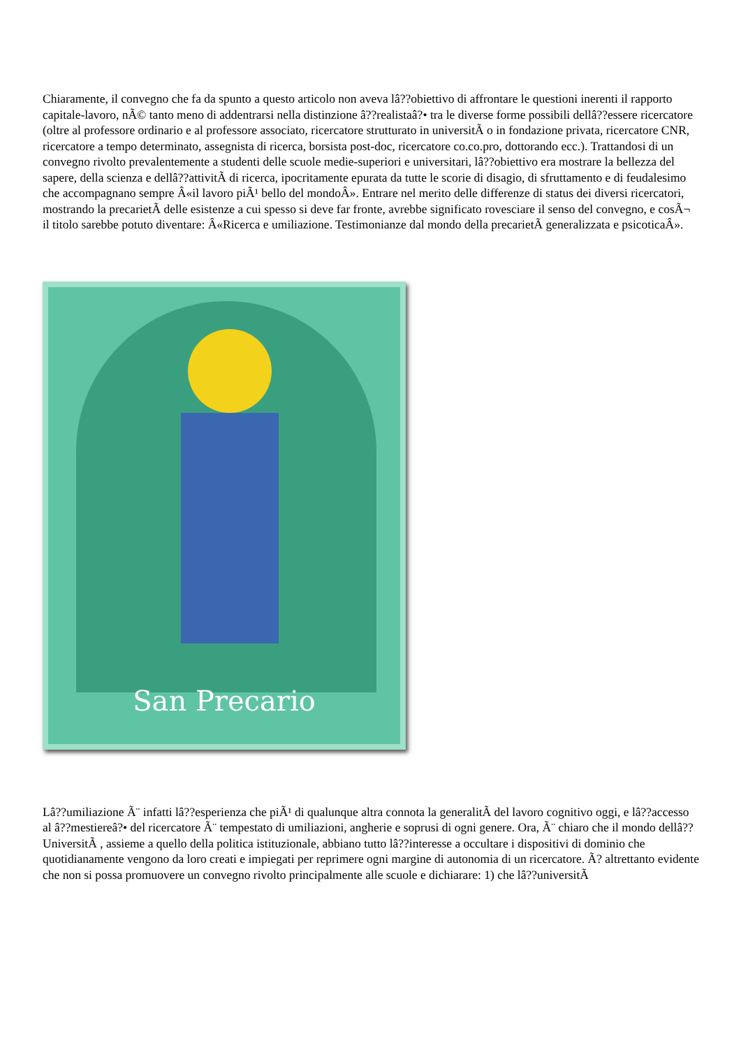Chiaramente, il convegno che fa da spunto a questo articolo non aveva lâ??obiettivo di affrontare le questioni inerenti il rapporto capitale-lavoro, nÃ© tanto meno di addentrarsi nella distinzione â??realistaâ?• tra le diverse forme possibili dellâ??essere ricercatore (oltre al professore ordinario e al professore associato, ricercatore strutturato in universitÃ o in fondazione privata, ricercatore CNR, ricercatore a tempo determinato, assegnista di ricerca, borsista post-doc, ricercatore co.co.pro, dottorando ecc.). Trattandosi di un convegno rivolto prevalentemente a studenti delle scuole medie-superiori e universitari, lâ??obiettivo era mostrare la bellezza del sapere, della scienza e dellâ??attivitÃ di ricerca, ipocritamente epurata da tutte le scorie di disagio, di sfruttamento e di feudalesimo che accompagnano sempre Â«il lavoro piÃ¹ bello del mondoÂ». Entrare nel merito delle differenze di status dei diversi ricercatori, mostrando la precarietÃ delle esistenze a cui spesso si deve far fronte, avrebbe significato rovesciare il senso del convegno, e cosÃ¬ il titolo sarebbe potuto diventare: Â«Ricerca e umiliazione. Testimonianze dal mondo della precarietÃ generalizzata e psicoticaÂ».
San Precario
Lâ??umiliazione Ã¨ infatti lâ??esperienza che piÃ¹ di qualunque altra connota la generalitÃ del lavoro cognitivo oggi, e lâ??accesso al â??mestiereâ?• del ricercatore Ã¨ tempestato di umiliazioni, angherie e soprusi di ogni genere. Ora, Ã¨ chiaro che il mondo dellâ??UniversitÃ , assieme a quello della politica istituzionale, abbiano tutto lâ??interesse a occultare i dispositivi di dominio che quotidianamente vengono da loro creati e impiegati per reprimere ogni margine di autonomia di un ricercatore. Ã? altrettanto evidente che non si possa promuovere un convegno rivolto principalmente alle scuole e dichiarare: 1) che lâ??universitÃ